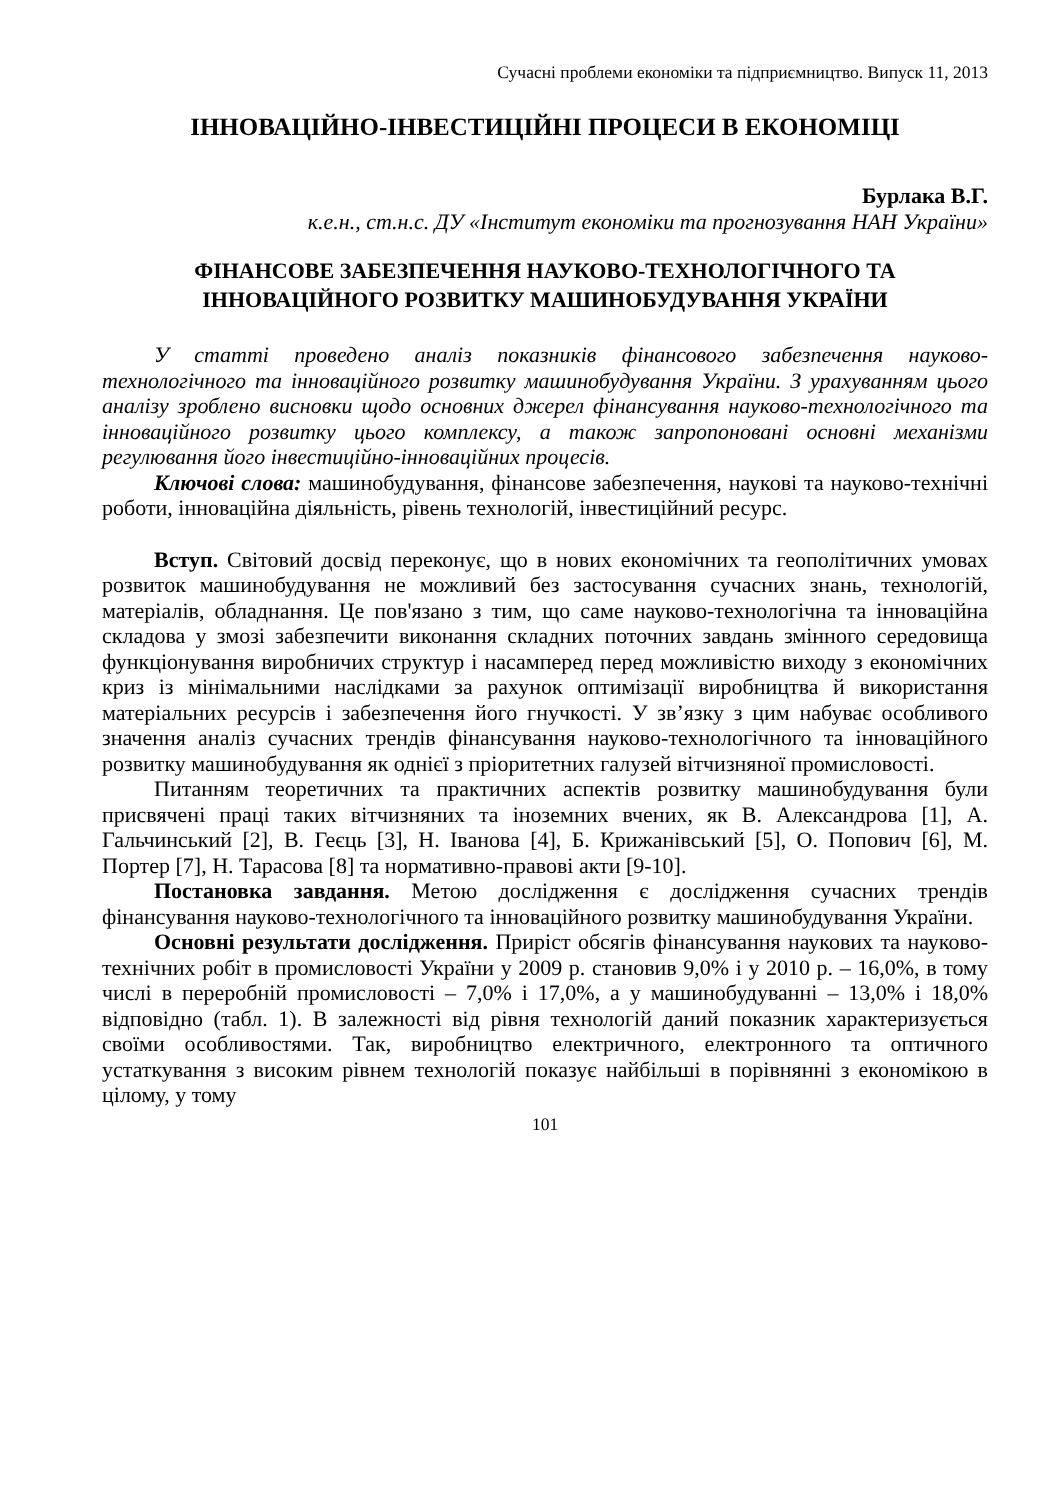Сучасні проблеми економіки та підприємництво. Випуск 11, 2013
ІННОВАЦІЙНО-ІНВЕСТИЦІЙНІ ПРОЦЕСИ В ЕКОНОМІЦІ
Бурлака В.Г.
к.е.н., ст.н.с. ДУ «Інститут економіки та прогнозування НАН України»
ФІНАНСОВЕ ЗАБЕЗПЕЧЕННЯ НАУКОВО-ТЕХНОЛОГІЧНОГО ТА ІННОВАЦІЙНОГО РОЗВИТКУ МАШИНОБУДУВАННЯ УКРАЇНИ
У статті проведено аналіз показників фінансового забезпечення науково-технологічного та інноваційного розвитку машинобудування України. З урахуванням цього аналізу зроблено висновки щодо основних джерел фінансування науково-технологічного та інноваційного розвитку цього комплексу, а також запропоновані основні механізми регулювання його інвестиційно-інноваційних процесів.
Ключові слова: машинобудування, фінансове забезпечення, наукові та науково-технічні роботи, інноваційна діяльність, рівень технологій, інвестиційний ресурс.
Вступ. Світовий досвід переконує, що в нових економічних та геополітичних умовах розвиток машинобудування не можливий без застосування сучасних знань, технологій, матеріалів, обладнання. Це пов'язано з тим, що саме науково-технологічна та інноваційна складова у змозі забезпечити виконання складних поточних завдань змінного середовища функціонування виробничих структур і насамперед перед можливістю виходу з економічних криз із мінімальними наслідками за рахунок оптимізації виробництва й використання матеріальних ресурсів і забезпечення його гнучкості. У зв’язку з цим набуває особливого значення аналіз сучасних трендів фінансування науково-технологічного та інноваційного розвитку машинобудування як однієї з пріоритетних галузей вітчизняної промисловості.
Питанням теоретичних та практичних аспектів розвитку машинобудування були присвячені праці таких вітчизняних та іноземних вчених, як В. Александрова [1], А. Гальчинський [2], В. Геєць [3], Н. Іванова [4], Б. Крижанівський [5], О. Попович [6], М. Портер [7], Н. Тарасова [8] та нормативно-правові акти [9-10].
Постановка завдання. Метою дослідження є дослідження сучасних трендів фінансування науково-технологічного та інноваційного розвитку машинобудування України.
Основні результати дослідження. Приріст обсягів фінансування наукових та науково-технічних робіт в промисловості України у 2009 р. становив 9,0% і у 2010 р. – 16,0%, в тому числі в переробній промисловості – 7,0% і 17,0%, а у машинобудуванні – 13,0% і 18,0% відповідно (табл. 1). В залежності від рівня технологій даний показник характеризується своїми особливостями. Так, виробництво електричного, електронного та оптичного устаткування з високим рівнем технологій показує найбільші в порівнянні з економікою в цілому, у тому
101